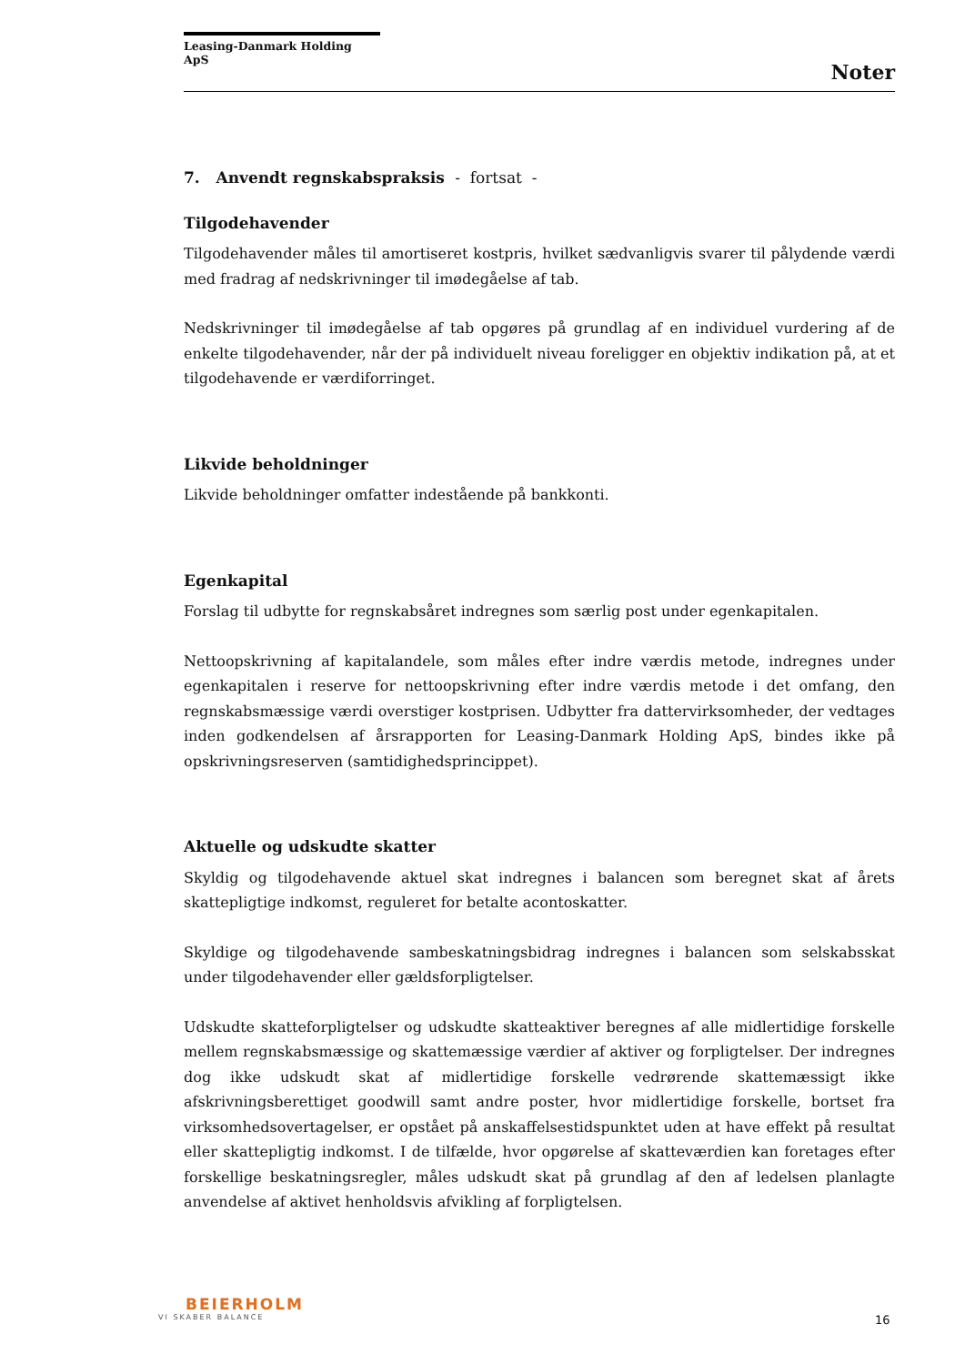Leasing-Danmark Holding ApS
Noter
7. Anvendt regnskabspraksis - fortsat -
Tilgodehavender
Tilgodehavender måles til amortiseret kostpris, hvilket sædvanligvis svarer til pålydende værdi med fradrag af nedskrivninger til imødegåelse af tab.
Nedskrivninger til imødegåelse af tab opgøres på grundlag af en individuel vurdering af de enkelte tilgodehavender, når der på individuelt niveau foreligger en objektiv indikation på, at et tilgodehavende er værdiforringet.
Likvide beholdninger
Likvide beholdninger omfatter indestående på bankkonti.
Egenkapital
Forslag til udbytte for regnskabsåret indregnes som særlig post under egenkapitalen.
Nettoopskrivning af kapitalandele, som måles efter indre værdis metode, indregnes under egenkapitalen i reserve for nettoopskrivning efter indre værdis metode i det omfang, den regnskabsmæssige værdi overstiger kostprisen. Udbytter fra dattervirksomheder, der vedtages inden godkendelsen af årsrapporten for Leasing-Danmark Holding ApS, bindes ikke på opskrivningsreserven (samtidighedsprincippet).
Aktuelle og udskudte skatter
Skyldig og tilgodehavende aktuel skat indregnes i balancen som beregnet skat af årets skattepligtige indkomst, reguleret for betalte acontoskatter.
Skyldige og tilgodehavende sambeskatningsbidrag indregnes i balancen som selskabsskat under tilgodehavender eller gældsforpligtelser.
Udskudte skatteforpligtelser og udskudte skatteaktiver beregnes af alle midlertidige forskelle mellem regnskabsmæssige og skattemæssige værdier af aktiver og forpligtelser. Der indregnes dog ikke udskudt skat af midlertidige forskelle vedrørende skattemæssigt ikke afskrivningsberettiget goodwill samt andre poster, hvor midlertidige forskelle, bortset fra virksomhedsovertagelser, er opstået på anskaffelsestidspunktet uden at have effekt på resultat eller skattepligtig indkomst. I de tilfælde, hvor opgørelse af skatteværdien kan foretages efter forskellige beskatningsregler, måles udskudt skat på grundlag af den af ledelsen planlagte anvendelse af aktivet henholdsvis afvikling af forpligtelsen.
BEIERHOLM
VI SKABER BALANCE
16